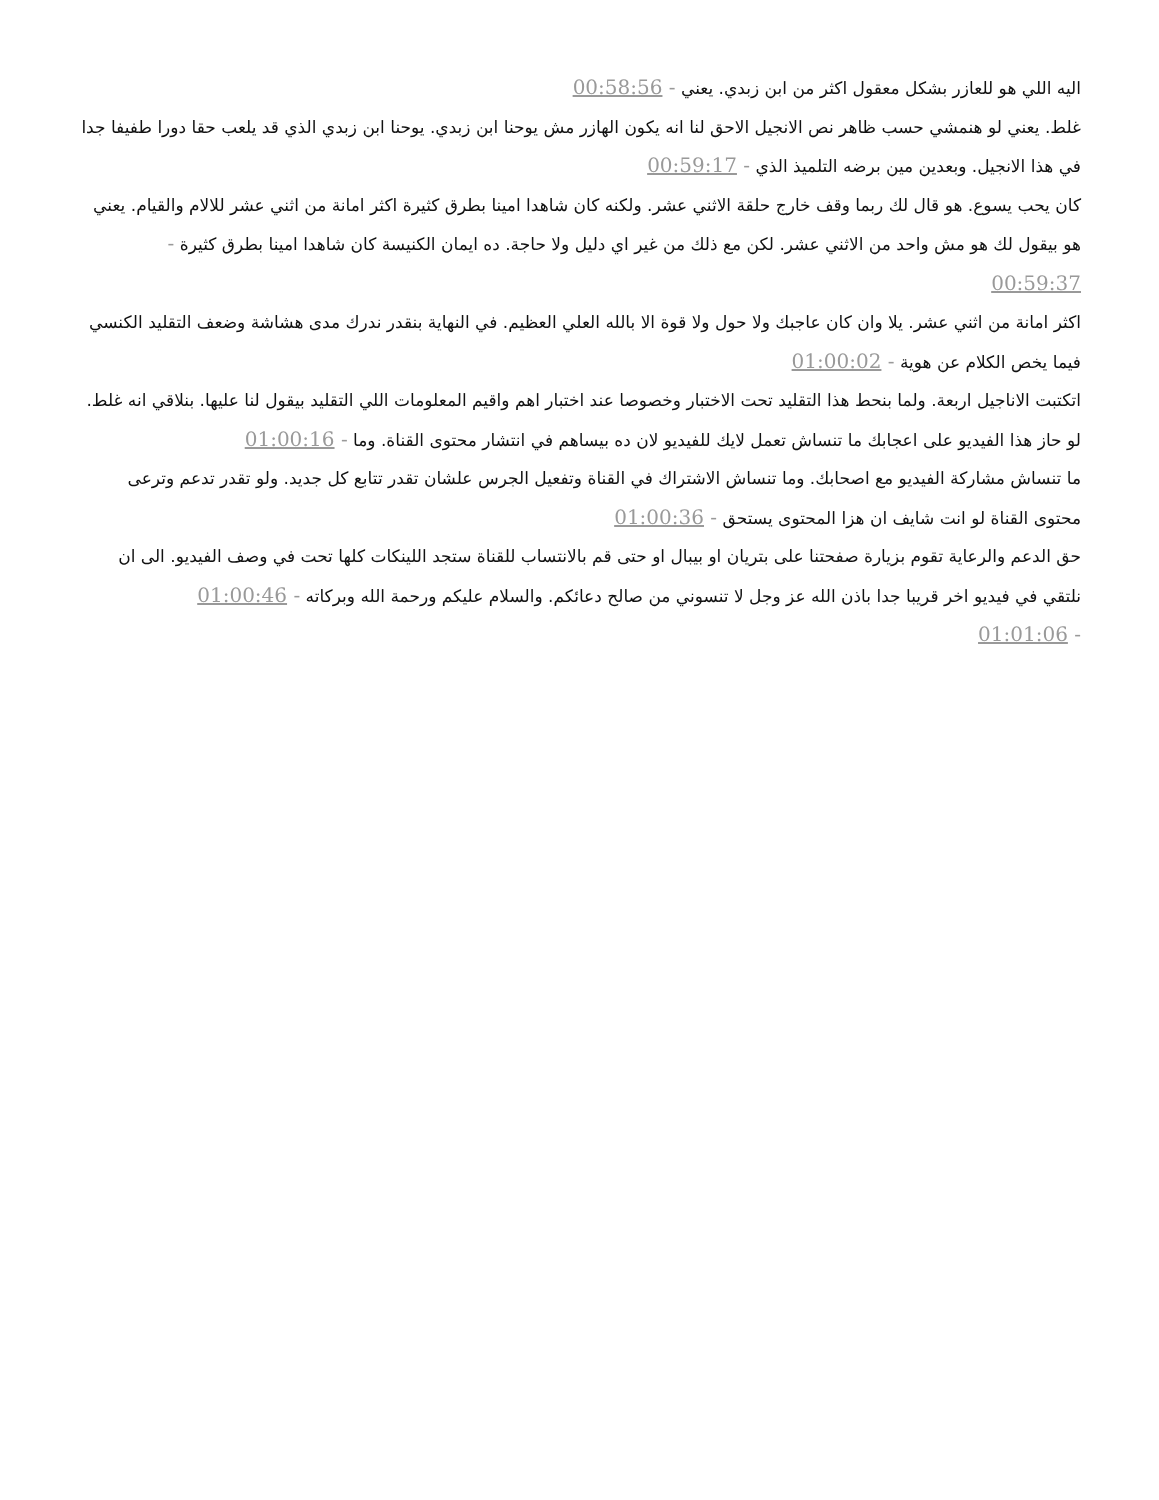اليه اللي هو للعازر بشكل معقول اكثر من ابن زبدي. يعني - 00:58:56
غلط. يعني لو هنمشي حسب ظاهر نص الانجيل الاحق لنا انه يكون الهازر مش يوحنا ابن زبدي. يوحنا ابن زبدي الذي قد يلعب حقا دورا طفيفا جدا في هذا الانجيل. وبعدين مين برضه التلميذ الذي - 00:59:17
كان يحب يسوع. هو قال لك ربما وقف خارج حلقة الاثني عشر. ولكنه كان شاهدا امينا بطرق كثيرة اكثر امانة من اثني عشر للالام والقيام. يعني هو بيقول لك هو مش واحد من الاثني عشر. لكن مع ذلك من غير اي دليل ولا حاجة. ده ايمان الكنيسة كان شاهدا امينا بطرق كثيرة - 00:59:37
اكثر امانة من اثني عشر. يلا وان كان عاجبك ولا حول ولا قوة الا بالله العلي العظيم. في النهاية بنقدر ندرك مدى هشاشة وضعف التقليد الكنسي فيما يخص الكلام عن هوية - 01:00:02
اتكتبت الاناجيل اربعة. ولما بنحط هذا التقليد تحت الاختبار وخصوصا عند اختبار اهم واقيم المعلومات اللي التقليد بيقول لنا عليها. بنلاقي انه غلط. لو حاز هذا الفيديو على اعجابك ما تنساش تعمل لايك للفيديو لان ده بيساهم في انتشار محتوى القناة. وما - 01:00:16
ما تنساش مشاركة الفيديو مع اصحابك. وما تنساش الاشتراك في القناة وتفعيل الجرس علشان تقدر تتابع كل جديد. ولو تقدر تدعم وترعى محتوى القناة لو انت شايف ان هزا المحتوى يستحق - 01:00:36
حق الدعم والرعاية تقوم بزيارة صفحتنا على بتريان او بيبال او حتى قم بالانتساب للقناة ستجد اللينكات كلها تحت في وصف الفيديو. الى ان نلتقي في فيديو اخر قريبا جدا باذن الله عز وجل لا تنسوني من صالح دعائكم. والسلام عليكم ورحمة الله وبركاته - 01:00:46
- 01:01:06